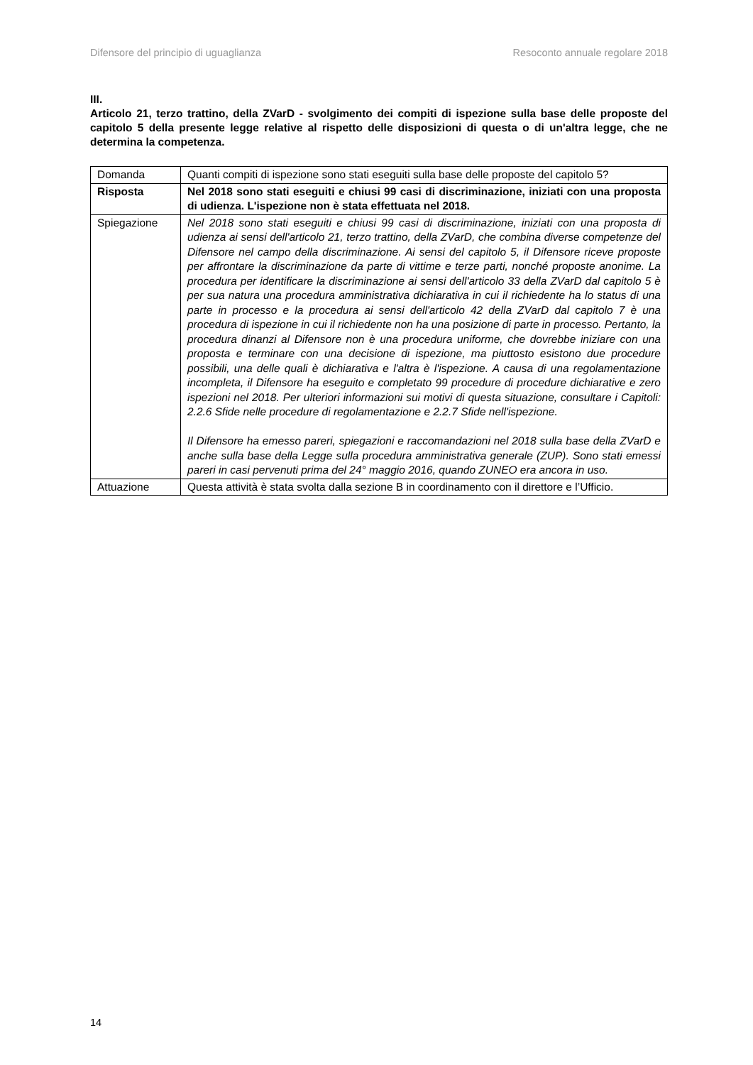Difensore del principio di uguaglianza Resoconto annuale regolare 2018
III.
Articolo 21, terzo trattino, della ZVarD - svolgimento dei compiti di ispezione sulla base delle proposte del capitolo 5 della presente legge relative al rispetto delle disposizioni di questa o di un'altra legge, che ne determina la competenza.
| Domanda | Quanti compiti di ispezione sono stati eseguiti sulla base delle proposte del capitolo 5? |
| Risposta | Nel 2018 sono stati eseguiti e chiusi 99 casi di discriminazione, iniziati con una proposta di udienza. L'ispezione non è stata effettuata nel 2018. |
| Spiegazione | Nel 2018 sono stati eseguiti e chiusi 99 casi di discriminazione, iniziati con una proposta di udienza ai sensi dell'articolo 21, terzo trattino, della ZVarD, che combina diverse competenze del Difensore nel campo della discriminazione. Ai sensi del capitolo 5, il Difensore riceve proposte per affrontare la discriminazione da parte di vittime e terze parti, nonché proposte anonime. La procedura per identificare la discriminazione ai sensi dell'articolo 33 della ZVarD dal capitolo 5 è per sua natura una procedura amministrativa dichiarativa in cui il richiedente ha lo status di una parte in processo e la procedura ai sensi dell'articolo 42 della ZVarD dal capitolo 7 è una procedura di ispezione in cui il richiedente non ha una posizione di parte in processo. Pertanto, la procedura dinanzi al Difensore non è una procedura uniforme, che dovrebbe iniziare con una proposta e terminare con una decisione di ispezione, ma piuttosto esistono due procedure possibili, una delle quali è dichiarativa e l'altra è l'ispezione. A causa di una regolamentazione incompleta, il Difensore ha eseguito e completato 99 procedure di procedure dichiarative e zero ispezioni nel 2018. Per ulteriori informazioni sui motivi di questa situazione, consultare i Capitoli: 2.2.6 Sfide nelle procedure di regolamentazione e 2.2.7 Sfide nell'ispezione. Il Difensore ha emesso pareri, spiegazioni e raccomandazioni nel 2018 sulla base della ZVarD e anche sulla base della Legge sulla procedura amministrativa generale (ZUP). Sono stati emessi pareri in casi pervenuti prima del 24° maggio 2016, quando ZUNEO era ancora in uso. |
| Attuazione | Questa attività è stata svolta dalla sezione B in coordinamento con il direttore e l’Ufficio. |
14